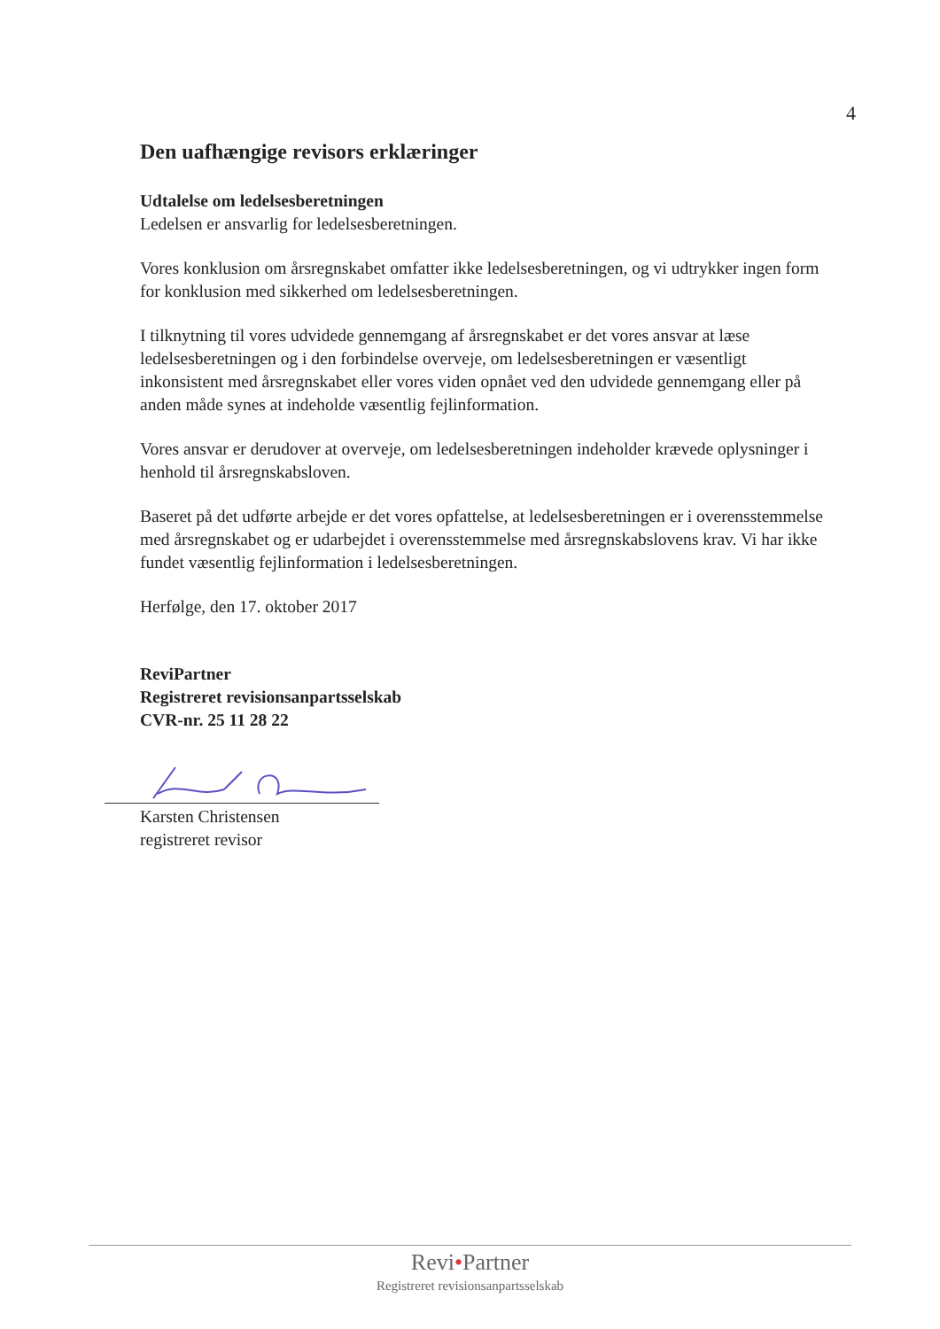4
Den uafhængige revisors erklæringer
Udtalelse om ledelsesberetningen
Ledelsen er ansvarlig for ledelsesberetningen.
Vores konklusion om årsregnskabet omfatter ikke ledelsesberetningen, og vi udtrykker ingen form for konklusion med sikkerhed om ledelsesberetningen.
I tilknytning til vores udvidede gennemgang af årsregnskabet er det vores ansvar at læse ledelsesberetningen og i den forbindelse overveje, om ledelsesberetningen er væsentligt inkonsistent med årsregnskabet eller vores viden opnået ved den udvidede gennemgang eller på anden måde synes at indeholde væsentlig fejlinformation.
Vores ansvar er derudover at overveje, om ledelsesberetningen indeholder krævede oplysninger i henhold til årsregnskabsloven.
Baseret på det udførte arbejde er det vores opfattelse, at ledelsesberetningen er i overensstemmelse med årsregnskabet og er udarbejdet i overensstemmelse med årsregnskabslovens krav. Vi har ikke fundet væsentlig fejlinformation i ledelsesberetningen.
Herfølge, den 17. oktober 2017
ReviPartner
Registreret revisionsanpartsselskab
CVR-nr. 25 11 28 22
Karsten Christensen
registreret revisor
Revi•Partner
Registreret revisionsanpartsselskab